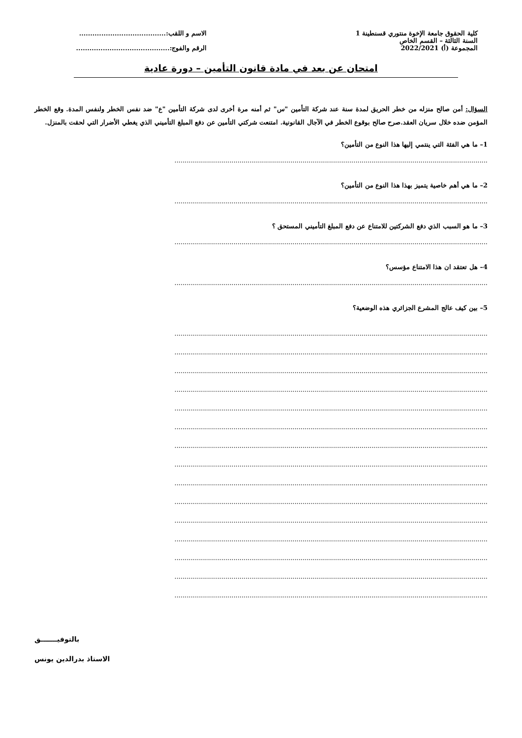كلية الحقوق جامعة الإخوة منتوري قسنطينة 1
السنة الثالثة – القسم الخاص
المجموعة (أ) 2022/2021
الاسم و اللقب:.......................................
الرقم والفوج:..........................................
امتحان عن بعد في مادة قانون التأمين – دورة عادية
السؤال: أمن صالح منزله من خطر الحريق لمدة سنة عند شركة التأمين "س" ثم أمنه مرة أخرى لدى شركة التأمين "ع" ضد نفس الخطر ولنفس المدة. وقع الخطر المؤمن ضده خلال سريان العقد.صرح صالح بوقوع الخطر في الآجال القانونية. امتنعت شركتي التأمين عن دفع المبلغ التأميني الذي يغطي الأضرار التي لحقت بالمنزل.
1– ما هي الفئة التي ينتمي إليها هذا النوع من التأمين؟
..........................................................................................................................................................
2– ما هي أهم خاصية يتميز بهذا هذا النوع من التأمين؟
..........................................................................................................................................................
3– ما هو السبب الذي دفع الشركتين للامتناع عن دفع المبلغ التأميني المستحق ؟
..........................................................................................................................................................
4– هل تعتقد ان هذا الامتناع مؤسس؟
..........................................................................................................................................................
5– بين كيف عالج المشرع الجزائري هذه الوضعية؟
..........................................................................................................................................................
..........................................................................................................................................................
..........................................................................................................................................................
..........................................................................................................................................................
..........................................................................................................................................................
..........................................................................................................................................................
..........................................................................................................................................................
..........................................................................................................................................................
..........................................................................................................................................................
..........................................................................................................................................................
..........................................................................................................................................................
..........................................................................................................................................................
..........................................................................................................................................................
..........................................................................................................................................................
..........................................................................................................................................................
بالتوفيـــــــق
الاستاذ بدرالدين يونس